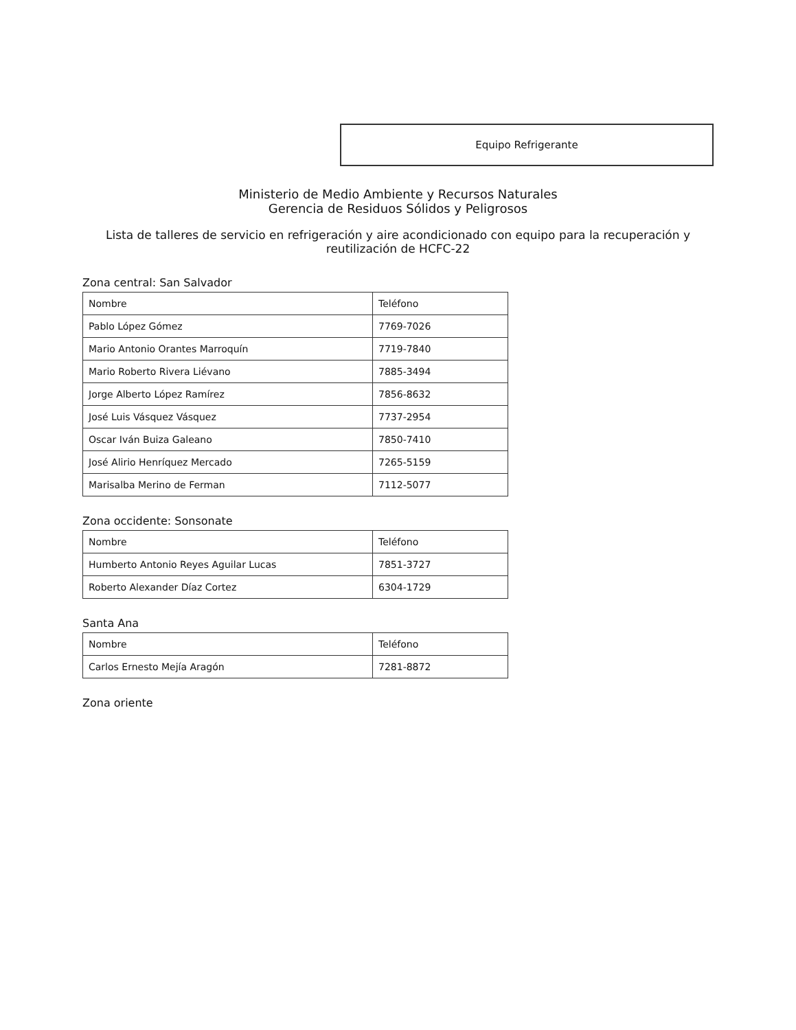Equipo Refrigerante
Ministerio de Medio Ambiente y Recursos Naturales
Gerencia de Residuos Sólidos y Peligrosos
Lista de talleres de servicio en refrigeración y aire acondicionado con equipo para la recuperación y reutilización de HCFC-22
Zona central: San Salvador
| Nombre | Teléfono |
| Pablo López Gómez | 7769-7026 |
| Mario Antonio Orantes Marroquín | 7719-7840 |
| Mario Roberto Rivera Liévano | 7885-3494 |
| Jorge Alberto López Ramírez | 7856-8632 |
| José Luis Vásquez Vásquez | 7737-2954 |
| Oscar Iván Buiza Galeano | 7850-7410 |
| José Alirio Henríquez Mercado | 7265-5159 |
| Marisalba Merino de Ferman | 7112-5077 |
Zona occidente: Sonsonate
| Nombre | Teléfono |
| Humberto Antonio Reyes Aguilar Lucas | 7851-3727 |
| Roberto Alexander Díaz Cortez | 6304-1729 |
Santa Ana
| Nombre | Teléfono |
| Carlos Ernesto Mejía Aragón | 7281-8872 |
Zona oriente